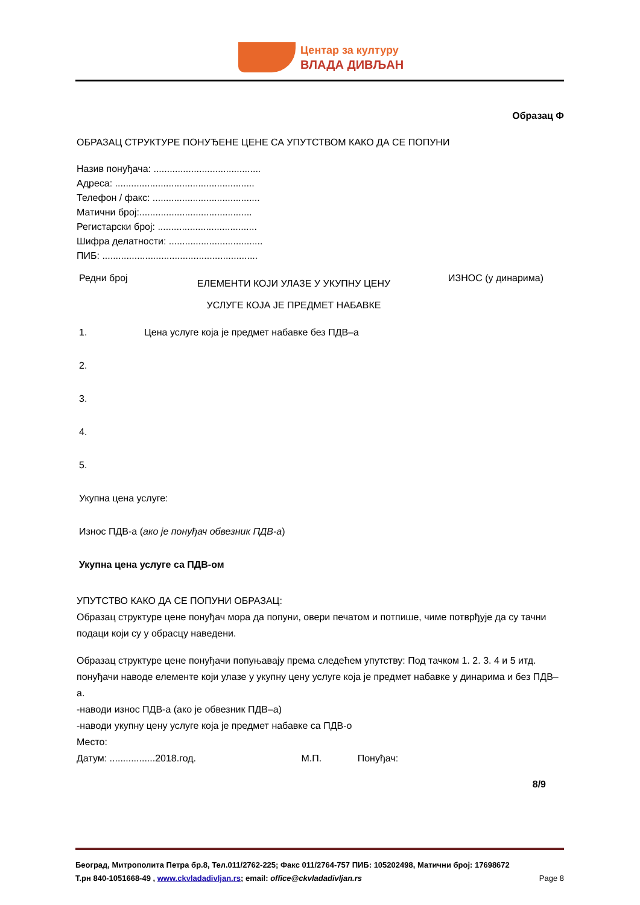Центар за културу
ВЛАДА ДИВЉАН
Образац Ф
ОБРАЗАЦ СТРУКТУРЕ ПОНУЂЕНЕ ЦЕНЕ СА УПУТСТВОМ КАКО ДА СЕ ПОПУНИ
Назив понуђача: ........................................
Адреса: ....................................................
Телефон / факс: ........................................
Матични број:..........................................
Регистарски број: .....................................
Шифра делатности: ...................................
ПИБ: ..........................................................
| Редни број | ЕЛЕМЕНТИ КОЈИ УЛАЗЕ У УКУПНУ ЦЕНУ УСЛУГЕ КОЈА ЈЕ ПРЕДМЕТ НАБАВКЕ | ИЗНОС (у динарима) |
| 1. | Цена услуге која је предмет набавке без ПДВ–а | |
| 2. | | |
| 3. | | |
| 4. | | |
| 5. | | |
| Укупна цена услуге: | | |
| Износ ПДВ-а ( ако је понуђач обвезник ПДВ-а ) | | |
| Укупна цена услуге са ПДВ-ом | | |
УПУТСТВО КАКО ДА СЕ ПОПУНИ ОБРАЗАЦ:
Образац структуре цене понуђач мора да попуни, овери печатом и потпише, чиме потврђује да су тачни подаци који су у обрасцу наведени.
Образац структуре цене понуђачи попуњавају према следећем упутству: Под тачком 1. 2. 3. 4 и 5 итд. понуђачи наводе елементе који улазе у укупну цену услуге која је предмет набавке у динарима и без ПДВ–а.
-наводи износ ПДВ-а (ако је обвезник ПДВ–а)
-наводи укупну цену услуге која је предмет набавке са ПДВ-о
Место:
Датум: .................2018.год. М.П. Понуђач:
8/9
Београд, Митрополита Петра бр.8, Тел.011/2762-225; Факс 011/2764-757 ПИБ: 105202498, Матични број: 17698672
Т.рн 840-1051668-49 , www.ckvladadivljan.rs; email: office@ckvladadivljan.rs Page 8